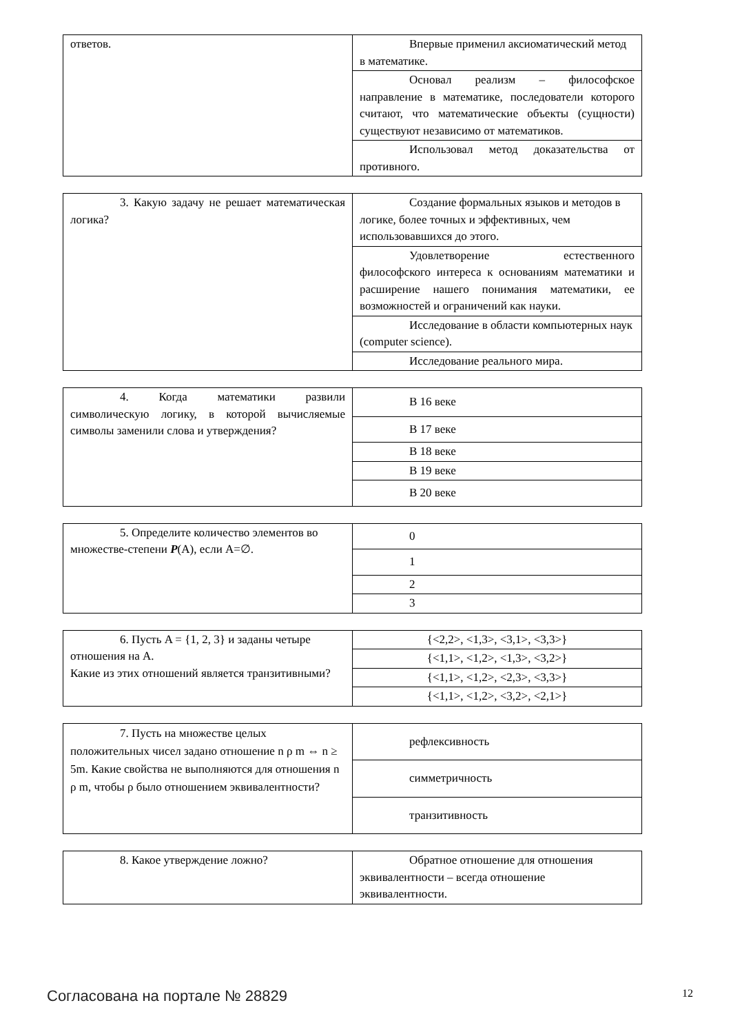| ответов. | Впервые применил аксиоматический метод в математике. |
| | Основал реализм – философское направление в математике, последователи которого считают, что математические объекты (сущности) существуют независимо от математиков. |
| | Использовал метод доказательства от противного. |
| 3. Какую задачу не решает математическая логика? | Создание формальных языков и методов в логике, более точных и эффективных, чем использовавшихся до этого. |
| | Удовлетворение естественного философского интереса к основаниям математики и расширение нашего понимания математики, ее возможностей и ограничений как науки. |
| | Исследование в области компьютерных наук (computer science). |
| | Исследование реального мира. |
| 4. Когда математики развили символическую логику, в которой вычисляемые символы заменили слова и утверждения? | В 16 веке |
| | В 17 веке |
| | В 18 веке |
| | В 19 веке |
| | В 20 веке |
| 5. Определите количество элементов во множестве-степени P (A), если A=∅. | 0 |
| | 1 |
| | 2 |
| | 3 |
| 6. Пусть A = {1, 2, 3} и заданы четыре отношения на A. Какие из этих отношений является транзитивными? | {<2,2>, <1,3>, <3,1>, <3,3>} |
| | {<1,1>, <1,2>, <1,3>, <3,2>} |
| | {<1,1>, <1,2>, <2,3>, <3,3>} |
| | {<1,1>, <1,2>, <3,2>, <2,1>} |
| 7. Пусть на множестве целых положительных чисел задано отношение n ρ m ⇔ n ≥ 5m. Какие свойства не выполняются для отношения n ρ m, чтобы ρ было отношением эквивалентности? | рефлексивность |
| | симметричность |
| | транзитивность |
| 8. Какое утверждение ложно? | Обратное отношение для отношения эквивалентности – всегда отношение эквивалентности. |
Согласована на портале № 28829 12